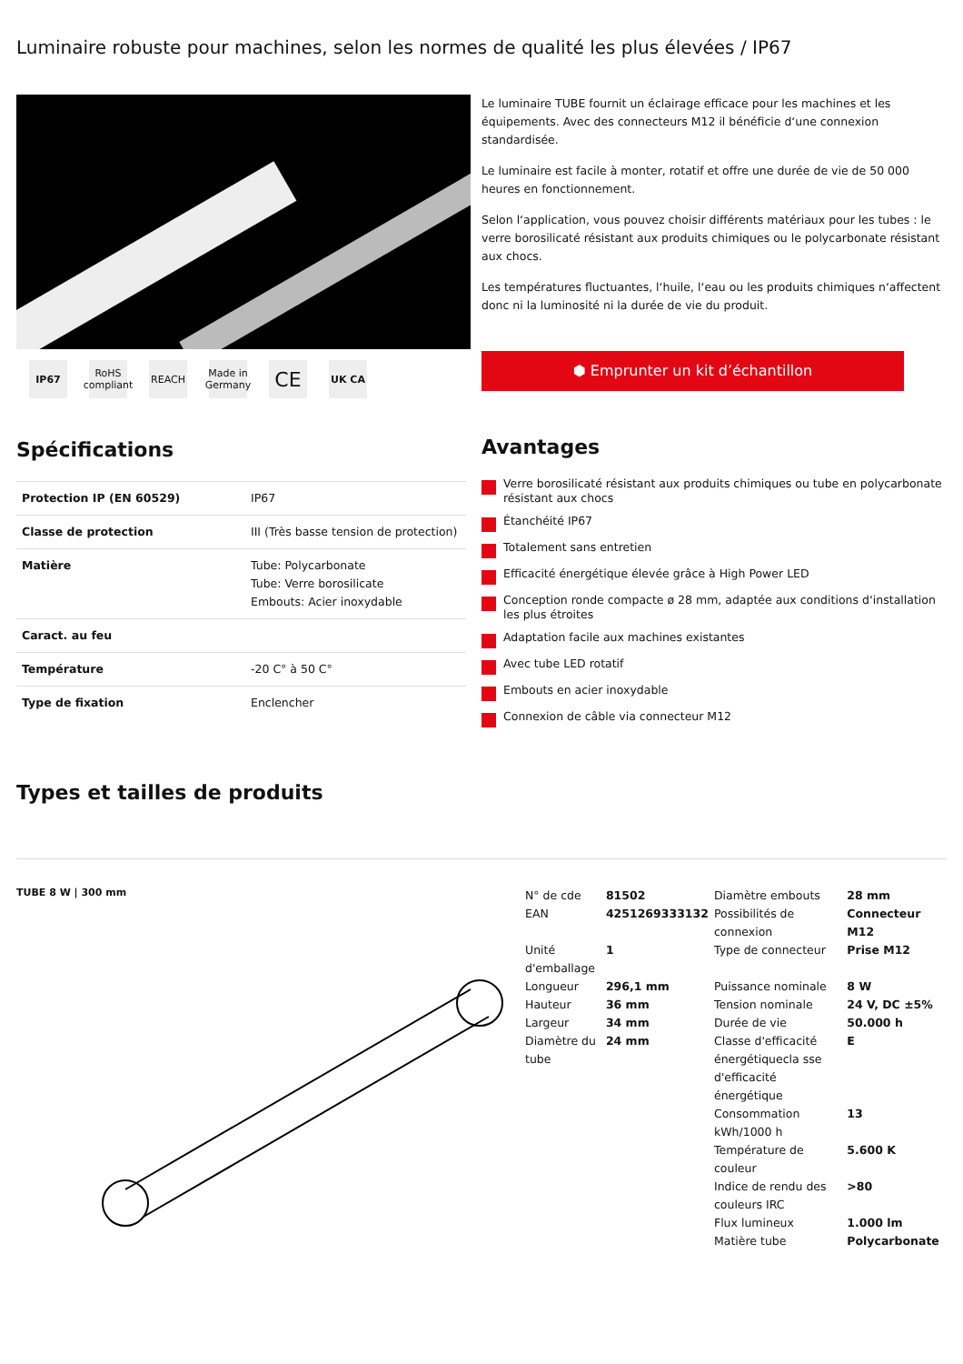Luminaire robuste pour machines, selon les normes de qualité les plus élevées / IP67
IP67 RoHS compliant
REACH Made in Germany
CE
UK CA
Le luminaire TUBE fournit un éclairage efficace pour les machines et les équipements. Avec des connecteurs M12 il bénéficie d‘une connexion standardisée.
Le luminaire est facile à monter, rotatif et offre une durée de vie de 50 000 heures en fonctionnement.
Selon l‘application, vous pouvez choisir différents matériaux pour les tubes : le verre borosilicaté résistant aux produits chimiques ou le polycarbonate résistant aux chocs.
Les températures fluctuantes, l‘huile, l‘eau ou les produits chimiques n‘affectent donc ni la luminosité ni la durée de vie du produit.
⬢ Emprunter un kit d’échantillon
Spécifications
| Protection IP (EN 60529) | IP67 |
| Classe de protection | III (Très basse tension de protection) |
| Matière | Tube: Polycarbonate Tube: Verre borosilicate Embouts: Acier inoxydable |
| Caract. au feu | |
| Température | -20 C° à 50 C° |
| Type de fixation | Enclencher |
Avantages
Verre borosilicaté résistant aux produits chimiques ou tube en polycarbonate résistant aux chocs
Étanchéité IP67
Totalement sans entretien
Efficacité énergétique élevée grâce à High Power LED
Conception ronde compacte ø 28 mm, adaptée aux conditions d‘installation les plus étroites
Adaptation facile aux machines existantes
Avec tube LED rotatif
Embouts en acier inoxydable
Connexion de câble via connecteur M12
Types et tailles de produits
TUBE 8 W | 300 mm
| N° de cde | 81502 | Diamètre embouts | 28 mm |
| EAN | 4251269333132 | Possibilités de connexion | Connecteur M12 |
| Unité d'emballage | 1 | Type de connecteur | Prise M12 |
| Longueur | 296,1 mm | Puissance nominale | 8 W |
| Hauteur | 36 mm | Tension nominale | 24 V, DC ±5% |
| Largeur | 34 mm | Durée de vie | 50.000 h |
| Diamètre du tube | 24 mm | Classe d'efficacité énergétiquecla sse d'efficacité énergétique | E |
| | | Consommation kWh/1000 h | 13 |
| | | Température de couleur | 5.600 K |
| | | Indice de rendu des couleurs IRC | >80 |
| | | Flux lumineux | 1.000 lm |
| | | Matière tube | Polycarbonate |